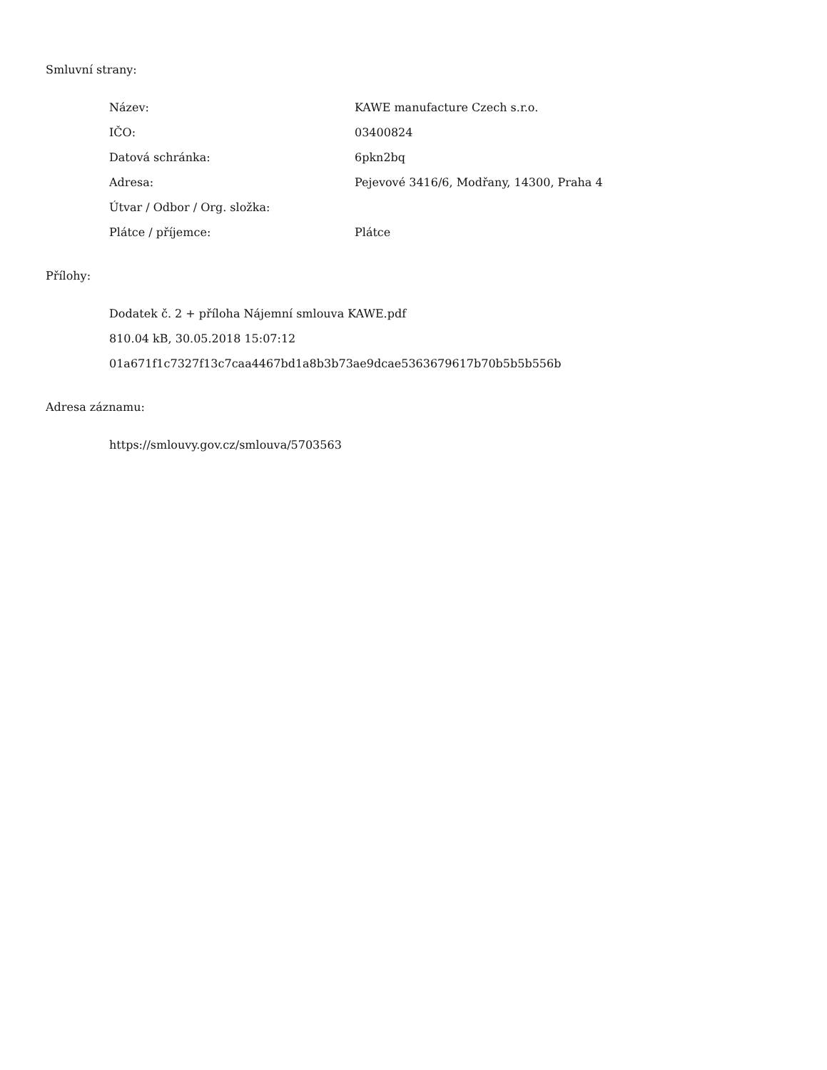Smluvní strany:
| Název: | KAWE manufacture Czech s.r.o. |
| IČO: | 03400824 |
| Datová schránka: | 6pkn2bq |
| Adresa: | Pejevové 3416/6, Modřany, 14300, Praha 4 |
| Útvar / Odbor / Org. složka: | |
| Plátce / příjemce: | Plátce |
Přílohy:
Dodatek č. 2 + příloha Nájemní smlouva KAWE.pdf
810.04 kB, 30.05.2018 15:07:12
01a671f1c7327f13c7caa4467bd1a8b3b73ae9dcae5363679617b70b5b5b556b
Adresa záznamu:
https://smlouvy.gov.cz/smlouva/5703563